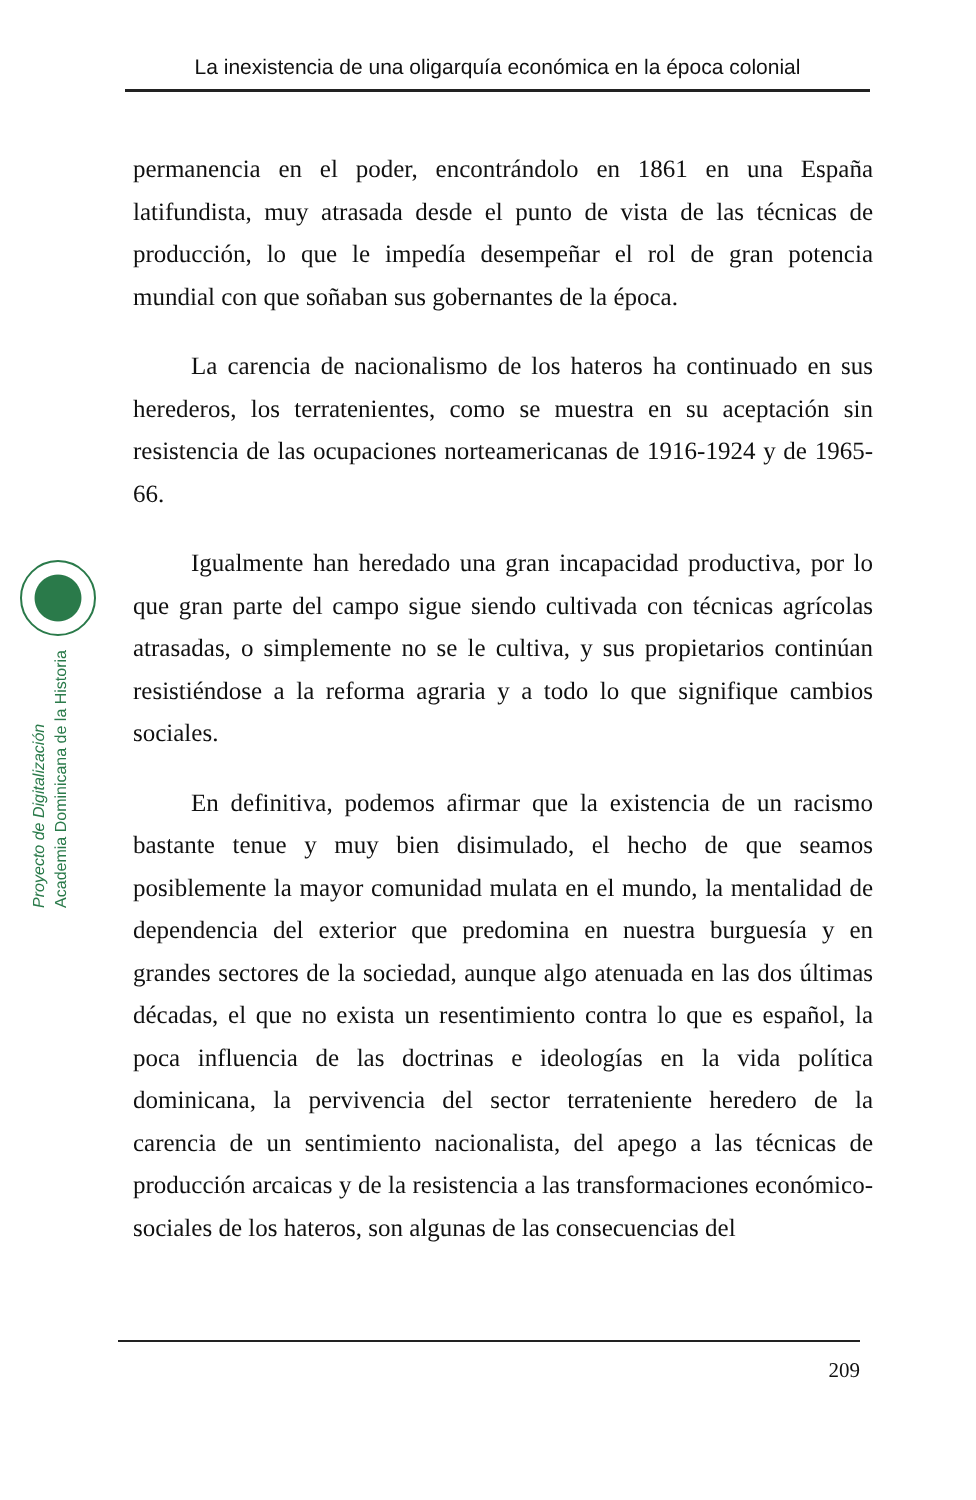La inexistencia de una oligarquía económica en la época colonial
Proyecto de Digitalización
Academia Dominicana de la Historia
permanencia en el poder, encontrándolo en 1861 en una España latifundista, muy atrasada desde el punto de vista de las técnicas de producción, lo que le impedía desempeñar el rol de gran potencia mundial con que soñaban sus gobernantes de la época.
La carencia de nacionalismo de los hateros ha continuado en sus herederos, los terratenientes, como se muestra en su aceptación sin resistencia de las ocupaciones norteamericanas de 1916-1924 y de 1965-66.
Igualmente han heredado una gran incapacidad productiva, por lo que gran parte del campo sigue siendo cultivada con técnicas agrícolas atrasadas, o simplemente no se le cultiva, y sus propietarios continúan resistiéndose a la reforma agraria y a todo lo que signifique cambios sociales.
En definitiva, podemos afirmar que la existencia de un racismo bastante tenue y muy bien disimulado, el hecho de que seamos posiblemente la mayor comunidad mulata en el mundo, la mentalidad de dependencia del exterior que predomina en nuestra burguesía y en grandes sectores de la sociedad, aunque algo atenuada en las dos últimas décadas, el que no exista un resentimiento contra lo que es español, la poca influencia de las doctrinas e ideologías en la vida política dominicana, la pervivencia del sector terrateniente heredero de la carencia de un sentimiento nacionalista, del apego a las técnicas de producción arcaicas y de la resistencia a las transformaciones económico-sociales de los hateros, son algunas de las consecuencias del
209